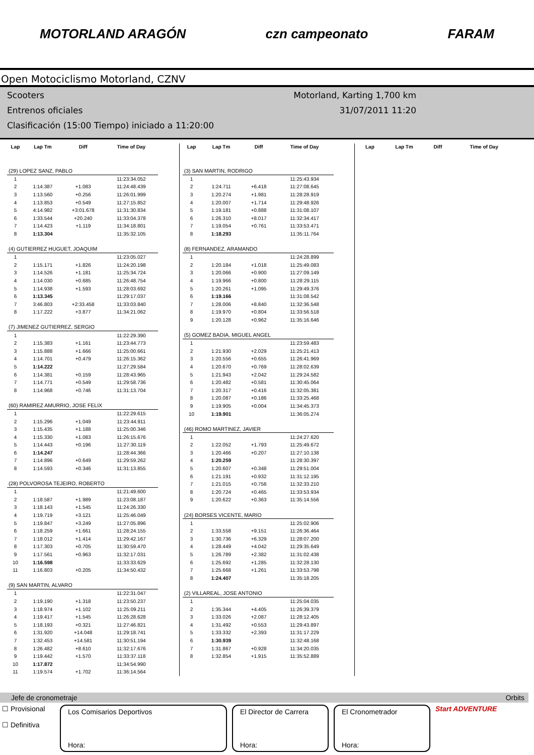MOTORLAND ARAGÓN czn campeonato FARAM
Open Motociclismo Motorland, CZNV
Scooters
Entrenos oficiales
Clasificación (15:00 Tiempo) iniciado a 11:20:00
Motorland, Karting 1,700 km
31/07/2011 11:20
| Lap | Lap Tm | Diff | Time of Day |
| --- | --- | --- | --- |
| (29) LOPEZ SANZ, PABLO | | | |
| 1 | | | 11:23:34.052 |
| 2 | 1:14.387 | +1.083 | 11:24:48.439 |
| 3 | 1:13.560 | +0.256 | 11:26:01.999 |
| 4 | 1:13.853 | +0.549 | 11:27:15.852 |
| 5 | 4:14.982 | +3:01.678 | 11:31:30.834 |
| 6 | 1:33.544 | +20.240 | 11:33:04.378 |
| 7 | 1:14.423 | +1.119 | 11:34:18.801 |
| 8 | 1:13.304 | | 11:35:32.105 |
| (4) GUTIERREZ HUGUET, JOAQUIM | | | |
| 1 | | | 11:23:05.027 |
| 2 | 1:15.171 | +1.826 | 11:24:20.198 |
| 3 | 1:14.526 | +1.181 | 11:25:34.724 |
| 4 | 1:14.030 | +0.685 | 11:26:48.754 |
| 5 | 1:14.938 | +1.593 | 11:28:03.692 |
| 6 | 1:13.345 | | 11:29:17.037 |
| 7 | 3:46.803 | +2:33.458 | 11:33:03.840 |
| 8 | 1:17.222 | +3.877 | 11:34:21.062 |
| (7) JIMENEZ GUTIERREZ, SERGIO | | | |
| 1 | | | 11:22:29.390 |
| 2 | 1:15.383 | +1.161 | 11:23:44.773 |
| 3 | 1:15.888 | +1.666 | 11:25:00.661 |
| 4 | 1:14.701 | +0.479 | 11:26:15.362 |
| 5 | 1:14.222 | | 11:27:29.584 |
| 6 | 1:14.381 | +0.159 | 11:28:43.965 |
| 7 | 1:14.771 | +0.549 | 11:29:58.736 |
| 8 | 1:14.968 | +0.746 | 11:31:13.704 |
| (60) RAMIREZ AMURRIO, JOSE FELIX | | | |
| 1 | | | 11:22:29.615 |
| 2 | 1:15.296 | +1.049 | 11:23:44.911 |
| 3 | 1:15.435 | +1.188 | 11:25:00.346 |
| 4 | 1:15.330 | +1.083 | 11:26:15.676 |
| 5 | 1:14.443 | +0.196 | 11:27:30.119 |
| 6 | 1:14.247 | | 11:28:44.366 |
| 7 | 1:14.896 | +0.649 | 11:29:59.262 |
| 8 | 1:14.593 | +0.346 | 11:31:13.855 |
| (28) POLVOROSA TEJEIRO, ROBERTO | | | |
| 1 | | | 11:21:49.600 |
| 2 | 1:18.587 | +1.989 | 11:23:08.187 |
| 3 | 1:18.143 | +1.545 | 11:24:26.330 |
| 4 | 1:19.719 | +3.121 | 11:25:46.049 |
| 5 | 1:19.847 | +3.249 | 11:27:05.896 |
| 6 | 1:18.259 | +1.661 | 11:28:24.155 |
| 7 | 1:18.012 | +1.414 | 11:29:42.167 |
| 8 | 1:17.303 | +0.705 | 11:30:59.470 |
| 9 | 1:17.561 | +0.963 | 11:32:17.031 |
| 10 | 1:16.598 | | 11:33:33.629 |
| 11 | 1:16.803 | +0.205 | 11:34:50.432 |
| (9) SAN MARTIN, ALVARO | | | |
| 1 | | | 11:22:31.047 |
| 2 | 1:19.190 | +1.318 | 11:23:50.237 |
| 3 | 1:18.974 | +1.102 | 11:25:09.211 |
| 4 | 1:19.417 | +1.545 | 11:26:28.628 |
| 5 | 1:18.193 | +0.321 | 11:27:46.821 |
| 6 | 1:31.920 | +14.048 | 11:29:18.741 |
| 7 | 1:32.453 | +14.581 | 11:30:51.194 |
| 8 | 1:26.482 | +8.610 | 11:32:17.676 |
| 9 | 1:19.442 | +1.570 | 11:33:37.118 |
| 10 | 1:17.872 | | 11:34:54.990 |
| 11 | 1:19.574 | +1.702 | 11:36:14.564 |
| Lap | Lap Tm | Diff | Time of Day |
| --- | --- | --- | --- |
| (3) SAN MARTIN, RODRIGO | | | |
| 1 | | | 11:25:43.934 |
| 2 | 1:24.711 | +6.418 | 11:27:08.645 |
| 3 | 1:20.274 | +1.981 | 11:28:28.919 |
| 4 | 1:20.007 | +1.714 | 11:29:48.926 |
| 5 | 1:19.181 | +0.888 | 11:31:08.107 |
| 6 | 1:26.310 | +8.017 | 11:32:34.417 |
| 7 | 1:19.054 | +0.761 | 11:33:53.471 |
| 8 | 1:18.293 | | 11:35:11.764 |
| (8) FERNANDEZ, ARAMANDO | | | |
| 1 | | | 11:24:28.899 |
| 2 | 1:20.184 | +1.018 | 11:25:49.083 |
| 3 | 1:20.066 | +0.900 | 11:27:09.149 |
| 4 | 1:19.966 | +0.800 | 11:28:29.115 |
| 5 | 1:20.261 | +1.095 | 11:29:49.376 |
| 6 | 1:19.166 | | 11:31:08.542 |
| 7 | 1:28.006 | +8.840 | 11:32:36.548 |
| 8 | 1:19.970 | +0.804 | 11:33:56.518 |
| 9 | 1:20.128 | +0.962 | 11:35:16.646 |
| (5) GOMEZ BADIA, MIGUEL ANGEL | | | |
| 1 | | | 11:23:59.483 |
| 2 | 1:21.930 | +2.029 | 11:25:21.413 |
| 3 | 1:20.556 | +0.655 | 11:26:41.969 |
| 4 | 1:20.670 | +0.769 | 11:28:02.639 |
| 5 | 1:21.943 | +2.042 | 11:29:24.582 |
| 6 | 1:20.482 | +0.581 | 11:30:45.064 |
| 7 | 1:20.317 | +0.416 | 11:32:05.381 |
| 8 | 1:20.087 | +0.186 | 11:33:25.468 |
| 9 | 1:19.905 | +0.004 | 11:34:45.373 |
| 10 | 1:19.901 | | 11:36:05.274 |
| (46) ROMO MARTINEZ, JAVIER | | | |
| 1 | | | 11:24:27.620 |
| 2 | 1:22.052 | +1.793 | 11:25:49.672 |
| 3 | 1:20.466 | +0.207 | 11:27:10.138 |
| 4 | 1:20.259 | | 11:28:30.397 |
| 5 | 1:20.607 | +0.348 | 11:29:51.004 |
| 6 | 1:21.191 | +0.932 | 11:31:12.195 |
| 7 | 1:21.015 | +0.756 | 11:32:33.210 |
| 8 | 1:20.724 | +0.465 | 11:33:53.934 |
| 9 | 1:20.622 | +0.363 | 11:35:14.556 |
| (24) BORSES VICENTE, MARIO | | | |
| 1 | | | 11:25:02.906 |
| 2 | 1:33.558 | +9.151 | 11:26:36.464 |
| 3 | 1:30.736 | +6.329 | 11:28:07.200 |
| 4 | 1:28.449 | +4.042 | 11:29:35.649 |
| 5 | 1:26.789 | +2.382 | 11:31:02.438 |
| 6 | 1:25.692 | +1.285 | 11:32:28.130 |
| 7 | 1:25.668 | +1.261 | 11:33:53.798 |
| 8 | 1:24.407 | | 11:35:18.205 |
| (2) VILLAREAL, JOSE ANTONIO | | | |
| 1 | | | 11:25:04.035 |
| 2 | 1:35.344 | +4.405 | 11:26:39.379 |
| 3 | 1:33.026 | +2.087 | 11:28:12.405 |
| 4 | 1:31.492 | +0.553 | 11:29:43.897 |
| 5 | 1:33.332 | +2.393 | 11:31:17.229 |
| 6 | 1:30.939 | | 11:32:48.168 |
| 7 | 1:31.867 | +0.928 | 11:34:20.035 |
| 8 | 1:32.854 | +1.915 | 11:35:52.889 |
| Lap | Lap Tm | Diff | Time of Day |
| --- | --- | --- | --- |
Jefe de cronometraje Orbits
☐ Provisional
☐ Definitiva
Los Comisarios Deportivos
Hora:
El Director de Carrera
Hora:
El Cronometrador
Hora:
Start ADVENTURE